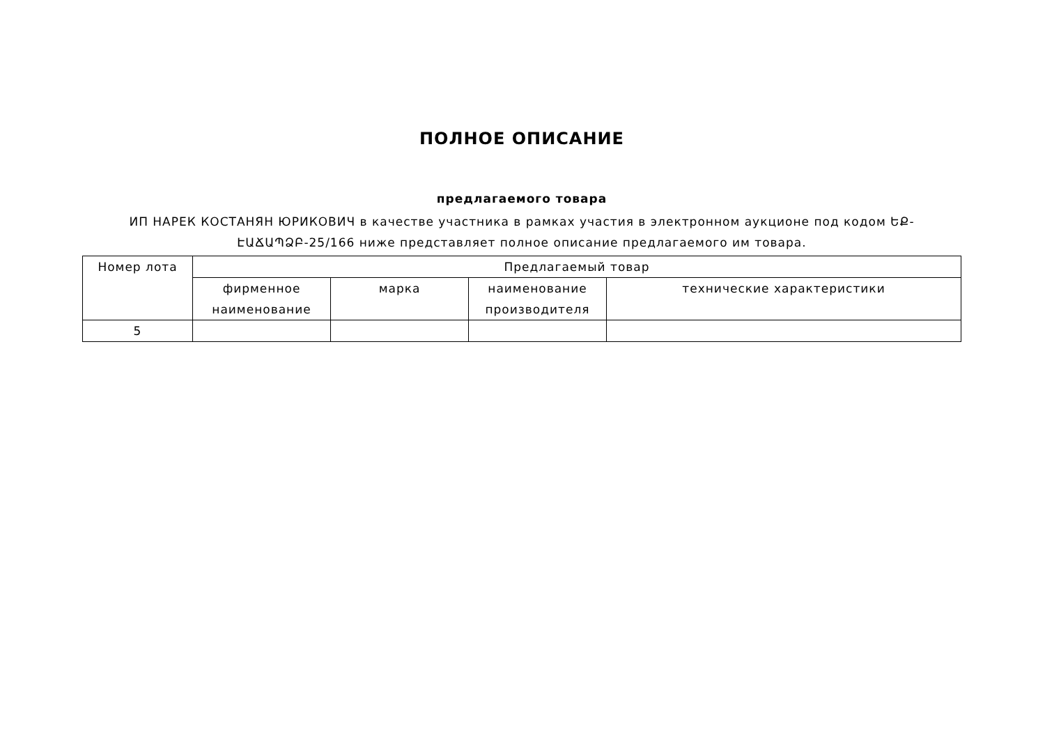ПОЛНОЕ ОПИСАНИЕ
предлагаемого товара
ИП НАРЕК КОСТАНЯН ЮРИКОВИЧ в качестве участника в рамках участия в электронном аукционе под кодом ԵՔ-ԷԱՃԱՊՁԲ-25/166 ниже представляет полное описание предлагаемого им товара.
| Номер лота | Предлагаемый товар | | | |
| --- | --- | --- | --- | --- |
| | фирменное наименование | марка | наименование производителя | технические характеристики |
| 5 | | | | |